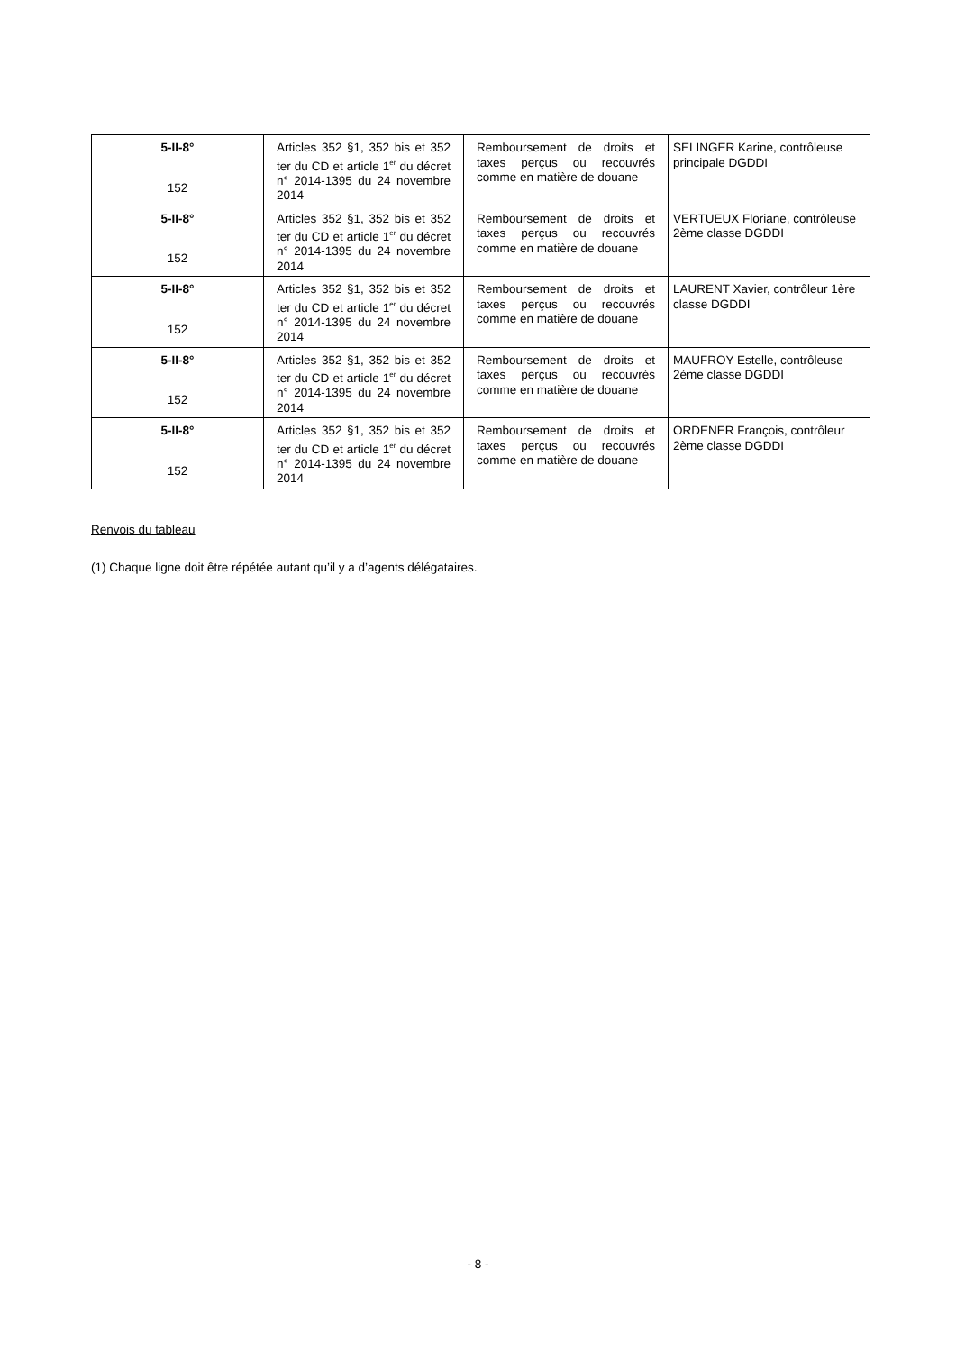| 5-II-8° 152 | Articles 352 §1, 352 bis et 352 ter du CD et article 1<sup>er</sup> du décret n° 2014-1395 du 24 novembre 2014 | Remboursement de droits et taxes perçus ou recouvrés comme en matière de douane | SELINGER Karine, contrôleuse principale DGDDI |
| 5-II-8° 152 | Articles 352 §1, 352 bis et 352 ter du CD et article 1<sup>er</sup> du décret n° 2014-1395 du 24 novembre 2014 | Remboursement de droits et taxes perçus ou recouvrés comme en matière de douane | VERTUEUX Floriane, contrôleuse 2ème classe DGDDI |
| 5-II-8° 152 | Articles 352 §1, 352 bis et 352 ter du CD et article 1<sup>er</sup> du décret n° 2014-1395 du 24 novembre 2014 | Remboursement de droits et taxes perçus ou recouvrés comme en matière de douane | LAURENT Xavier, contrôleur 1ère classe DGDDI |
| 5-II-8° 152 | Articles 352 §1, 352 bis et 352 ter du CD et article 1<sup>er</sup> du décret n° 2014-1395 du 24 novembre 2014 | Remboursement de droits et taxes perçus ou recouvrés comme en matière de douane | MAUFROY Estelle, contrôleuse 2ème classe DGDDI |
| 5-II-8° 152 | Articles 352 §1, 352 bis et 352 ter du CD et article 1<sup>er</sup> du décret n° 2014-1395 du 24 novembre 2014 | Remboursement de droits et taxes perçus ou recouvrés comme en matière de douane | ORDENER François, contrôleur 2ème classe DGDDI |
Renvois du tableau
(1) Chaque ligne doit être répétée autant qu’il y a d’agents délégataires.
- 8 -